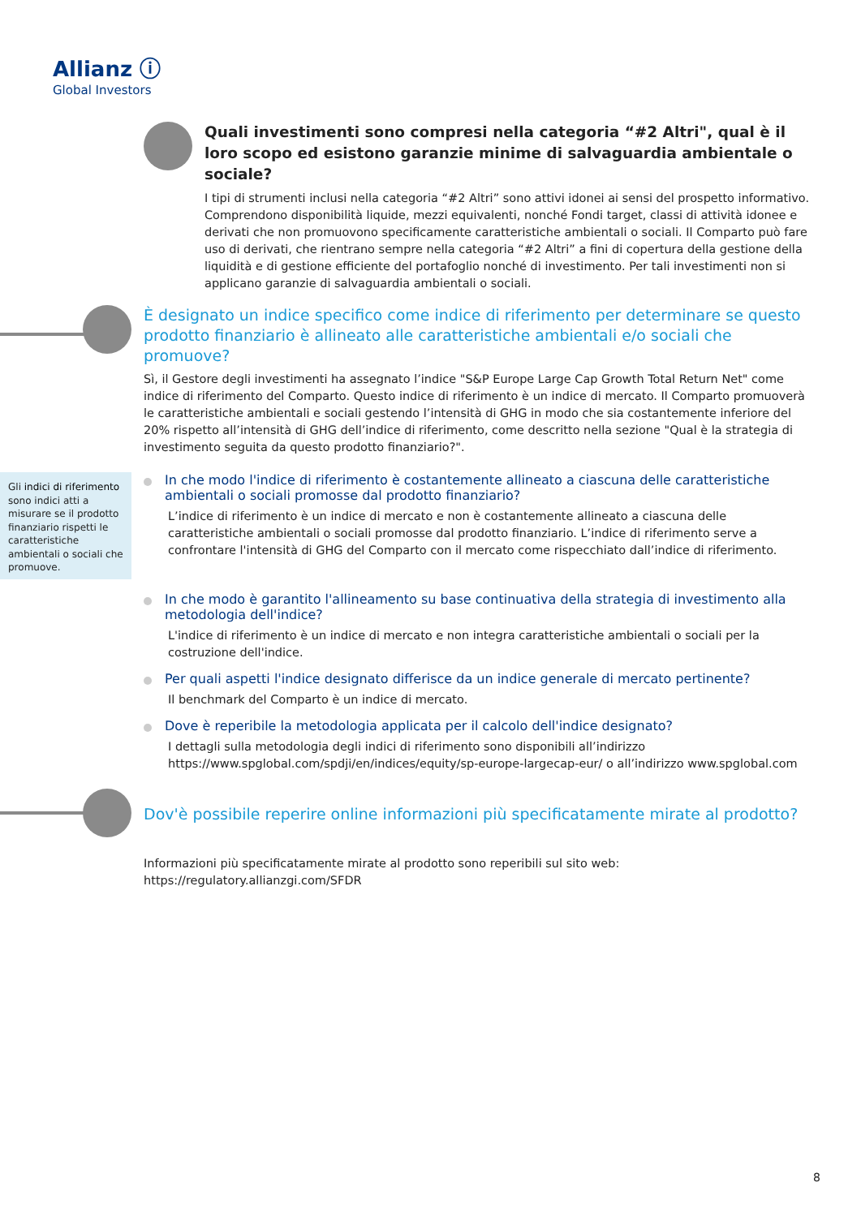Allianz ⓘ
Global Investors
Quali investimenti sono compresi nella categoria “#2 Altri", qual è il loro scopo ed esistono garanzie minime di salvaguardia ambientale o sociale?
I tipi di strumenti inclusi nella categoria “#2 Altri” sono attivi idonei ai sensi del prospetto informativo. Comprendono disponibilità liquide, mezzi equivalenti, nonché Fondi target, classi di attività idonee e derivati che non promuovono specificamente caratteristiche ambientali o sociali. Il Comparto può fare uso di derivati, che rientrano sempre nella categoria “#2 Altri” a fini di copertura della gestione della liquidità e di gestione efficiente del portafoglio nonché di investimento. Per tali investimenti non si applicano garanzie di salvaguardia ambientali o sociali.
È designato un indice specifico come indice di riferimento per determinare se questo prodotto finanziario è allineato alle caratteristiche ambientali e/o sociali che promuove?
Sì, il Gestore degli investimenti ha assegnato l’indice "S&P Europe Large Cap Growth Total Return Net" come indice di riferimento del Comparto. Questo indice di riferimento è un indice di mercato. Il Comparto promuoverà le caratteristiche ambientali e sociali gestendo l’intensità di GHG in modo che sia costantemente inferiore del 20% rispetto all’intensità di GHG dell’indice di riferimento, come descritto nella sezione "Qual è la strategia di investimento seguita da questo prodotto finanziario?".
Gli indici di riferimento sono indici atti a misurare se il prodotto finanziario rispetti le caratteristiche ambientali o sociali che promuove.
In che modo l'indice di riferimento è costantemente allineato a ciascuna delle caratteristiche ambientali o sociali promosse dal prodotto finanziario?
L’indice di riferimento è un indice di mercato e non è costantemente allineato a ciascuna delle caratteristiche ambientali o sociali promosse dal prodotto finanziario. L’indice di riferimento serve a confrontare l'intensità di GHG del Comparto con il mercato come rispecchiato dall’indice di riferimento.
In che modo è garantito l'allineamento su base continuativa della strategia di investimento alla metodologia dell'indice?
L'indice di riferimento è un indice di mercato e non integra caratteristiche ambientali o sociali per la costruzione dell'indice.
Per quali aspetti l'indice designato differisce da un indice generale di mercato pertinente?
Il benchmark del Comparto è un indice di mercato.
Dove è reperibile la metodologia applicata per il calcolo dell'indice designato?
I dettagli sulla metodologia degli indici di riferimento sono disponibili all’indirizzo https://www.spglobal.com/spdji/en/indices/equity/sp-europe-largecap-eur/ o all’indirizzo www.spglobal.com
Dov'è possibile reperire online informazioni più specificatamente mirate al prodotto?
Informazioni più specificatamente mirate al prodotto sono reperibili sul sito web: https://regulatory.allianzgi.com/SFDR
8